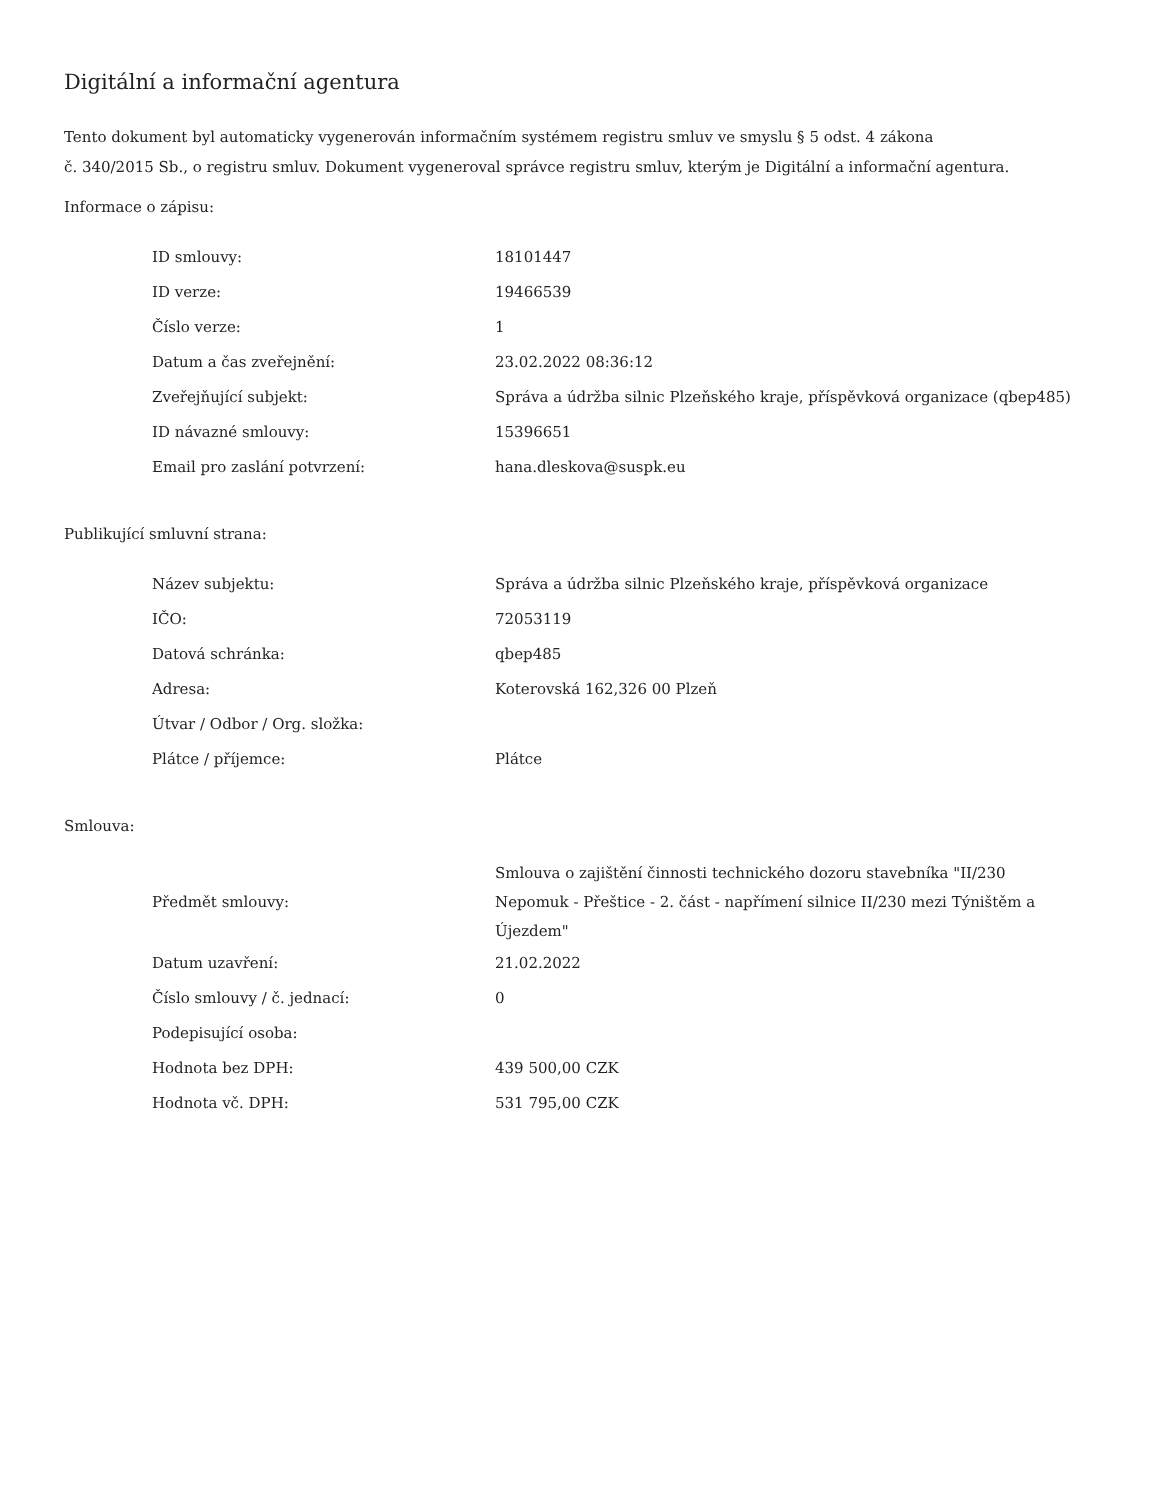Digitální a informační agentura
Tento dokument byl automaticky vygenerován informačním systémem registru smluv ve smyslu § 5 odst. 4 zákona
č. 340/2015 Sb., o registru smluv. Dokument vygeneroval správce registru smluv, kterým je Digitální a informační agentura.
Informace o zápisu:
| ID smlouvy: | 18101447 |
| ID verze: | 19466539 |
| Číslo verze: | 1 |
| Datum a čas zveřejnění: | 23.02.2022 08:36:12 |
| Zveřejňující subjekt: | Správa a údržba silnic Plzeňského kraje, příspěvková organizace (qbep485) |
| ID návazné smlouvy: | 15396651 |
| Email pro zaslání potvrzení: | hana.dleskova@suspk.eu |
Publikující smluvní strana:
| Název subjektu: | Správa a údržba silnic Plzeňského kraje, příspěvková organizace |
| IČO: | 72053119 |
| Datová schránka: | qbep485 |
| Adresa: | Koterovská 162,326 00 Plzeň |
| Útvar / Odbor / Org. složka: | |
| Plátce / příjemce: | Plátce |
Smlouva:
| Předmět smlouvy: | Smlouva o zajištění činnosti technického dozoru stavebníka "II/230 Nepomuk - Přeštice - 2. část - napřímení silnice II/230 mezi Týništěm a Újezdem" |
| Datum uzavření: | 21.02.2022 |
| Číslo smlouvy / č. jednací: | 0 |
| Podepisující osoba: | |
| Hodnota bez DPH: | 439 500,00 CZK |
| Hodnota vč. DPH: | 531 795,00 CZK |